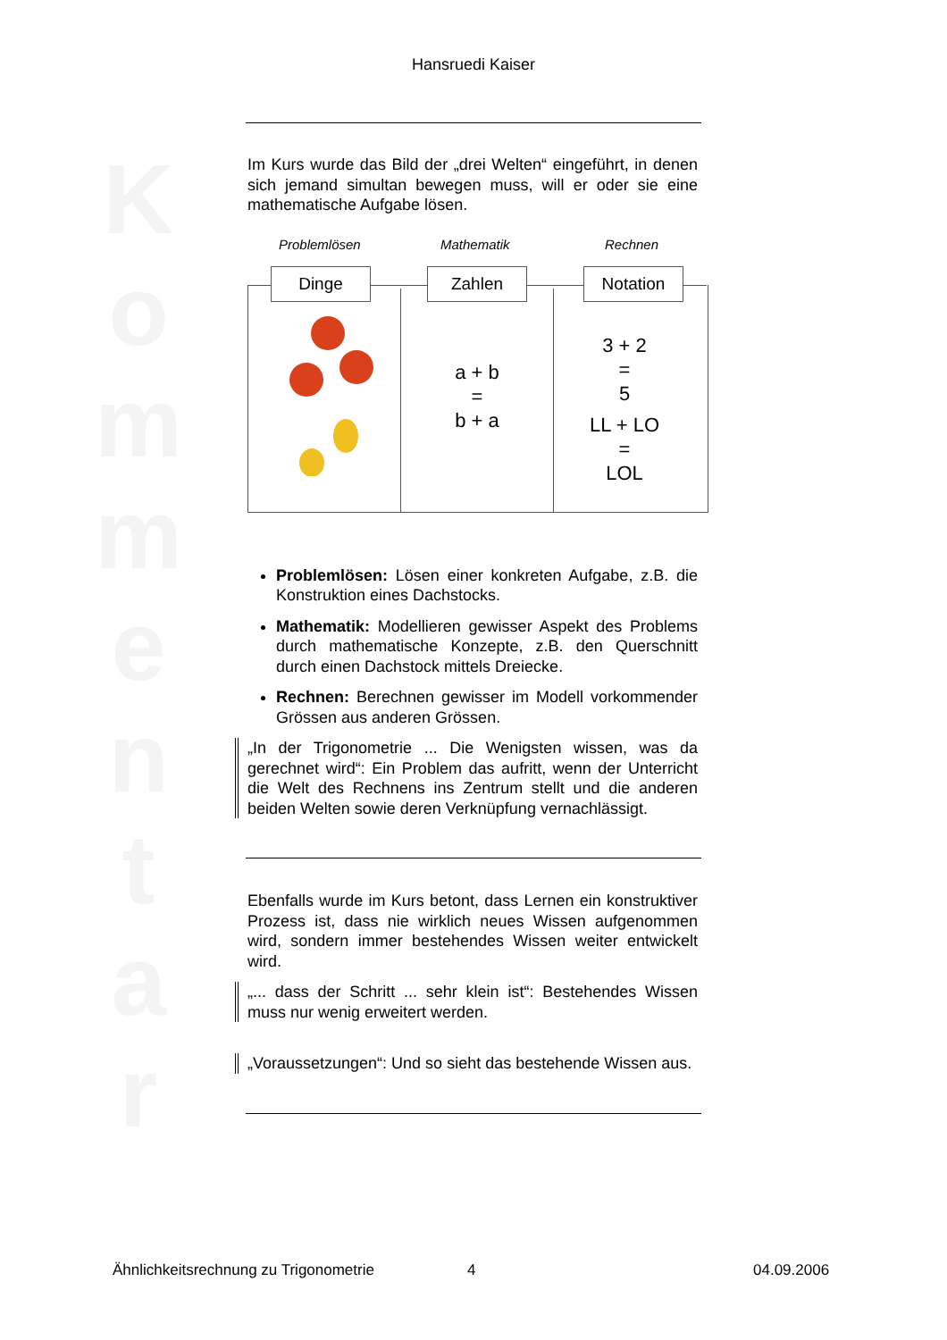K o m m e n t a r
Hansruedi Kaiser
Im Kurs wurde das Bild der „drei Welten“ eingeführt, in denen sich jemand simultan bewegen muss, will er oder sie eine mathematische Aufgabe lösen.
Problemlösen Mathematik Rechnen
Dinge Zahlen Notation
a + b
=
b + a
3 + 2
=
5
LL + LO
=
LOL
Problemlösen: Lösen einer konkreten Aufgabe, z.B. die Konstruktion eines Dachstocks.
Mathematik: Modellieren gewisser Aspekt des Problems durch mathematische Konzepte, z.B. den Querschnitt durch einen Dachstock mittels Dreiecke.
Rechnen: Berechnen gewisser im Modell vorkommender Grössen aus anderen Grössen.
„In der Trigonometrie ... Die Wenigsten wissen, was da gerechnet wird“: Ein Problem das aufritt, wenn der Unterricht die Welt des Rechnens ins Zentrum stellt und die anderen beiden Welten sowie deren Verknüpfung vernachlässigt.
Ebenfalls wurde im Kurs betont, dass Lernen ein konstruktiver Prozess ist, dass nie wirklich neues Wissen aufgenommen wird, sondern immer bestehendes Wissen weiter entwickelt wird.
„... dass der Schritt ... sehr klein ist“: Bestehendes Wissen muss nur wenig erweitert werden.
„Voraussetzungen“: Und so sieht das bestehende Wissen aus.
Ähnlichkeitsrechnung zu Trigonometrie
4 04.09.2006